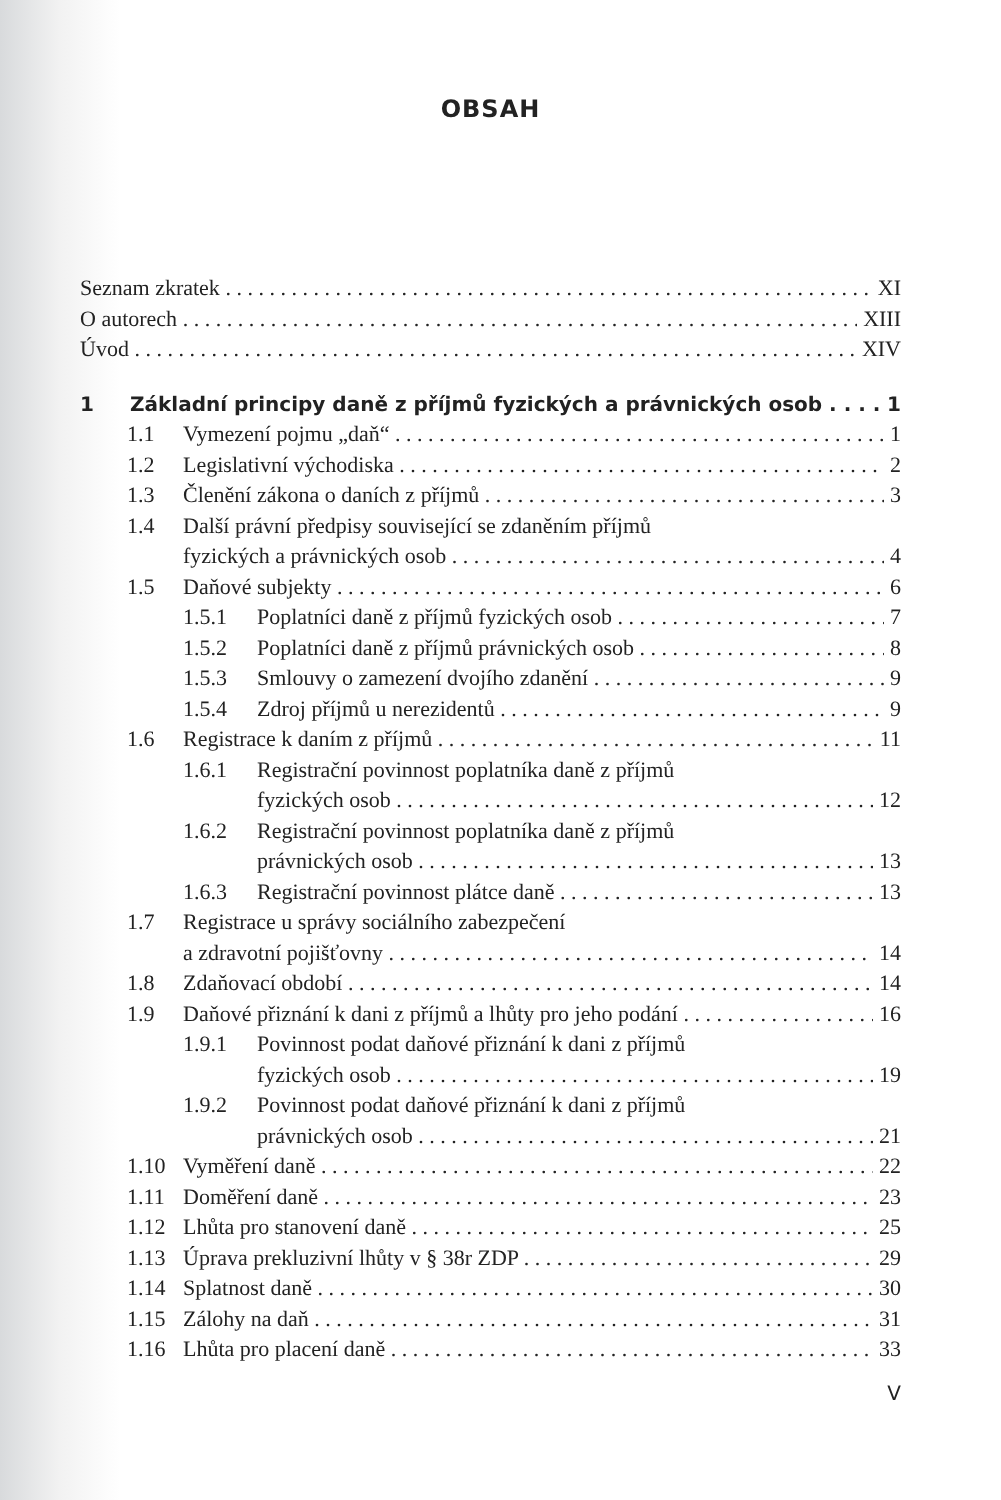OBSAH
Seznam zkratek XI
O autorech XIII
Úvod XIV
1 Základní principy daně z příjmů fyzických a právnických osob 1
1.1 Vymezení pojmu „daň“1
1.2 Legislativní východiska 2
1.3 Členění zákona o daních z příjmů 3
1.4 Další právní předpisy související se zdaněním příjmů
fyzických a právnických osob 4
1.5 Daňové subjekty 6
1.5.1 Poplatníci daně z příjmů fyzických osob 7
1.5.2 Poplatníci daně z příjmů právnických osob 8
1.5.3 Smlouvy o zamezení dvojího zdanění 9
1.5.4 Zdroj příjmů u nerezidentů 9
1.6 Registrace k daním z příjmů 11
1.6.1 Registrační povinnost poplatníka daně z příjmů
fyzických osob 12
1.6.2 Registrační povinnost poplatníka daně z příjmů
právnických osob 13
1.6.3 Registrační povinnost plátce daně 13
1.7 Registrace u správy sociálního zabezpečení
a zdravotní pojišťovny 14
1.8 Zdaňovací období 14
1.9 Daňové přiznání k dani z příjmů a lhůty pro jeho podání 16
1.9.1 Povinnost podat daňové přiznání k dani z příjmů
fyzických osob 19
1.9.2 Povinnost podat daňové přiznání k dani z příjmů
právnických osob 21
1.10 Vyměření daně 22
1.11 Doměření daně 23
1.12 Lhůta pro stanovení daně 25
1.13 Úprava prekluzivní lhůty v § 38r ZDP 29
1.14 Splatnost daně 30
1.15 Zálohy na daň 31
1.16 Lhůta pro placení daně 33
V